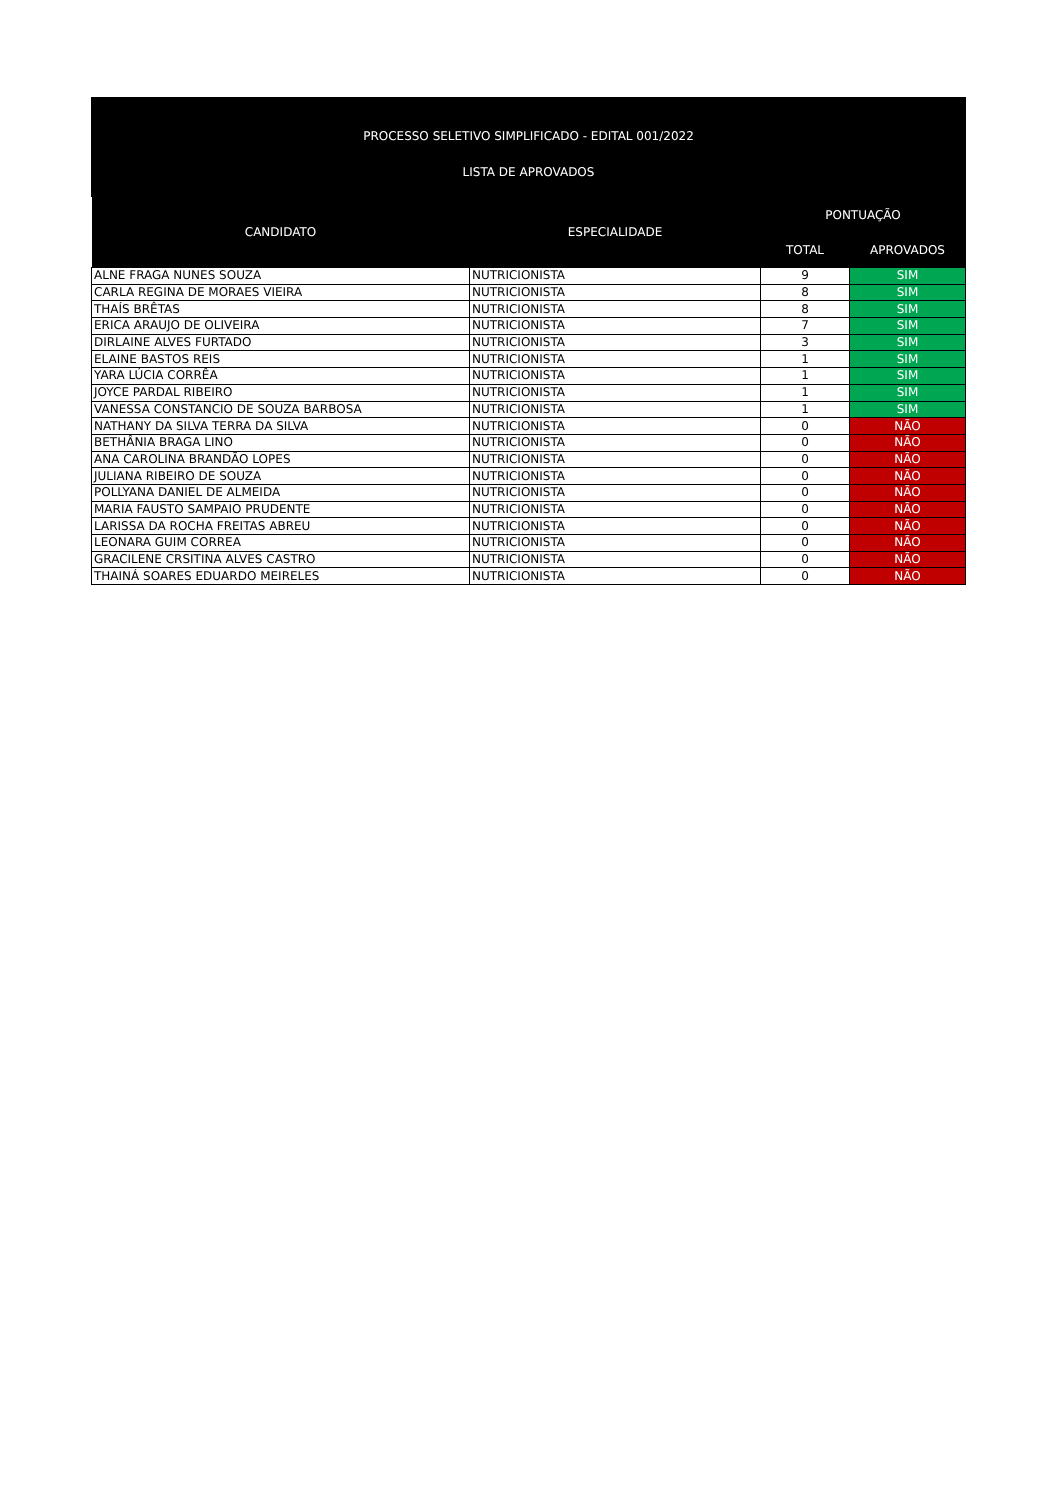PROCESSO SELETIVO SIMPLIFICADO - EDITAL 001/2022
LISTA DE APROVADOS
| CANDIDATO | ESPECIALIDADE | PONTUAÇÃO | |
| --- | --- | --- | --- |
| | | TOTAL | APROVADOS |
| ALNE FRAGA NUNES SOUZA | NUTRICIONISTA | 9 | SIM |
| CARLA REGINA DE MORAES VIEIRA | NUTRICIONISTA | 8 | SIM |
| THAÍS BRÊTAS | NUTRICIONISTA | 8 | SIM |
| ERICA ARAUJO DE OLIVEIRA | NUTRICIONISTA | 7 | SIM |
| DIRLAINE ALVES FURTADO | NUTRICIONISTA | 3 | SIM |
| ELAINE BASTOS REIS | NUTRICIONISTA | 1 | SIM |
| YARA LÚCIA CORRÊA | NUTRICIONISTA | 1 | SIM |
| JOYCE PARDAL RIBEIRO | NUTRICIONISTA | 1 | SIM |
| VANESSA CONSTANCIO DE SOUZA BARBOSA | NUTRICIONISTA | 1 | SIM |
| NATHANY DA SILVA TERRA DA SILVA | NUTRICIONISTA | 0 | NÃO |
| BETHÂNIA BRAGA LINO | NUTRICIONISTA | 0 | NÃO |
| ANA CAROLINA BRANDÃO LOPES | NUTRICIONISTA | 0 | NÃO |
| JULIANA RIBEIRO DE SOUZA | NUTRICIONISTA | 0 | NÃO |
| POLLYANA DANIEL DE ALMEIDA | NUTRICIONISTA | 0 | NÃO |
| MARIA FAUSTO SAMPAIO PRUDENTE | NUTRICIONISTA | 0 | NÃO |
| LARISSA DA ROCHA FREITAS ABREU | NUTRICIONISTA | 0 | NÃO |
| LEONARA GUIM CORREA | NUTRICIONISTA | 0 | NÃO |
| GRACILENE CRSITINA ALVES CASTRO | NUTRICIONISTA | 0 | NÃO |
| THAINÁ SOARES EDUARDO MEIRELES | NUTRICIONISTA | 0 | NÃO |